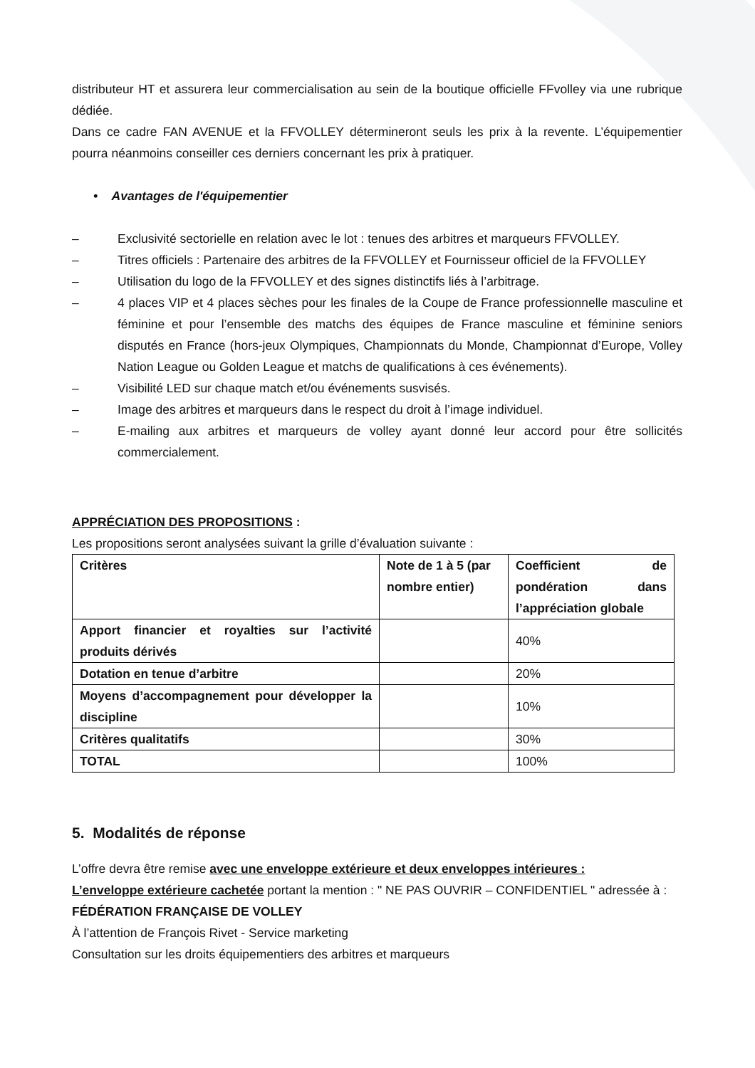distributeur HT et assurera leur commercialisation au sein de la boutique officielle FFvolley via une rubrique dédiée.
Dans ce cadre FAN AVENUE et la FFVOLLEY détermineront seuls les prix à la revente. L’équipementier pourra néanmoins conseiller ces derniers concernant les prix à pratiquer.
• Avantages de l'équipementier
– Exclusivité sectorielle en relation avec le lot : tenues des arbitres et marqueurs FFVOLLEY.
– Titres officiels : Partenaire des arbitres de la FFVOLLEY et Fournisseur officiel de la FFVOLLEY
– Utilisation du logo de la FFVOLLEY et des signes distinctifs liés à l’arbitrage.
– 4 places VIP et 4 places sèches pour les finales de la Coupe de France professionnelle masculine et féminine et pour l’ensemble des matchs des équipes de France masculine et féminine seniors disputés en France (hors-jeux Olympiques, Championnats du Monde, Championnat d’Europe, Volley Nation League ou Golden League et matchs de qualifications à ces événements).
– Visibilité LED sur chaque match et/ou événements susvisés.
– Image des arbitres et marqueurs dans le respect du droit à l’image individuel.
– E-mailing aux arbitres et marqueurs de volley ayant donné leur accord pour être sollicités commercialement.
APPRÉCIATION DES PROPOSITIONS :
Les propositions seront analysées suivant la grille d’évaluation suivante :
| Critères | Note de 1 à 5 (par nombre entier) | Coefficient de pondération dans l’appréciation globale |
| --- | --- | --- |
| Apport financier et royalties sur l’activité produits dérivés | | 40% |
| Dotation en tenue d’arbitre | | 20% |
| Moyens d’accompagnement pour développer la discipline | | 10% |
| Critères qualitatifs | | 30% |
| TOTAL | | 100% |
5. Modalités de réponse
L’offre devra être remise avec une enveloppe extérieure et deux enveloppes intérieures :
L’enveloppe extérieure cachetée portant la mention : " NE PAS OUVRIR – CONFIDENTIEL " adressée à :
FÉDÉRATION FRANÇAISE DE VOLLEY
À l’attention de François Rivet - Service marketing
Consultation sur les droits équipementiers des arbitres et marqueurs